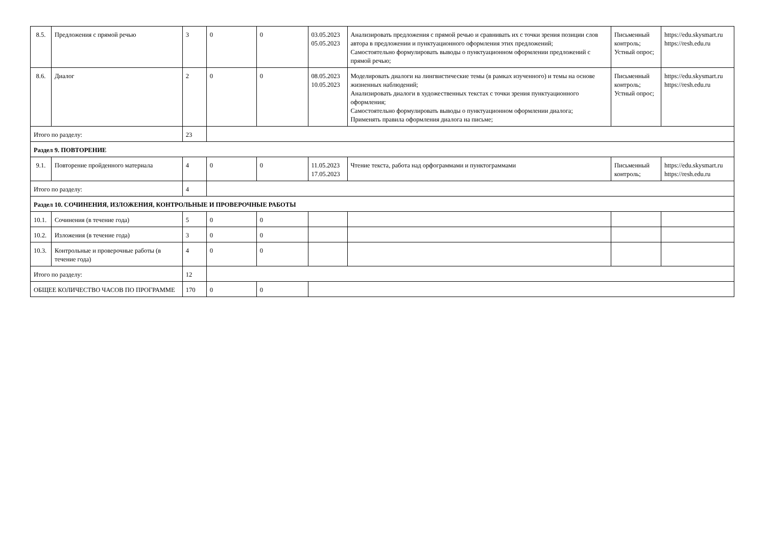| 8.5. | Предложения с прямой речью | 3 | 0 | 0 | 03.05.2023 05.05.2023 | Анализировать предложения с прямой речью и сравнивать их с точки зрения позиции слов автора в предложении и пунктуационного оформления этих предложений; Самостоятельно формулировать выводы о пунктуационном оформлении предложений с прямой речью; | Письменный контроль; Устный опрос; | https://edu.skysmart.ru https://resh.edu.ru |
| 8.6. | Диалог | 2 | 0 | 0 | 08.05.2023 10.05.2023 | Моделировать диалоги на лингвистические темы (в рамках изученного) и темы на основе жизненных наблюдений; Анализировать диалоги в художественных текстах с точки зрения пунктуационного оформления; Самостоятельно формулировать выводы о пунктуационном оформлении диалога; Применять правила оформления диалога на письме; | Письменный контроль; Устный опрос; | https://edu.skysmart.ru https://resh.edu.ru |
| Итого по разделу: | | 23 | | | | | | |
| Раздел 9. ПОВТОРЕНИЕ | | | | | | | | |
| 9.1. | Повторение пройденного материала | 4 | 0 | 0 | 11.05.2023 17.05.2023 | Чтение текста, работа над орфограммами и пунктограммами | Письменный контроль; | https://edu.skysmart.ru https://resh.edu.ru |
| Итого по разделу: | | 4 | | | | | | |
| Раздел 10. СОЧИНЕНИЯ, ИЗЛОЖЕНИЯ, КОНТРОЛЬНЫЕ И ПРОВЕРОЧНЫЕ РАБОТЫ | | | | | | | | |
| 10.1. | Сочинения (в течение года) | 5 | 0 | 0 | | | | |
| 10.2. | Изложения (в течение года) | 3 | 0 | 0 | | | | |
| 10.3. | Контрольные и проверочные работы (в течение года) | 4 | 0 | 0 | | | | |
| Итого по разделу: | | 12 | | | | | | |
| ОБЩЕЕ КОЛИЧЕСТВО ЧАСОВ ПО ПРОГРАММЕ | | 170 | 0 | 0 | | | | |